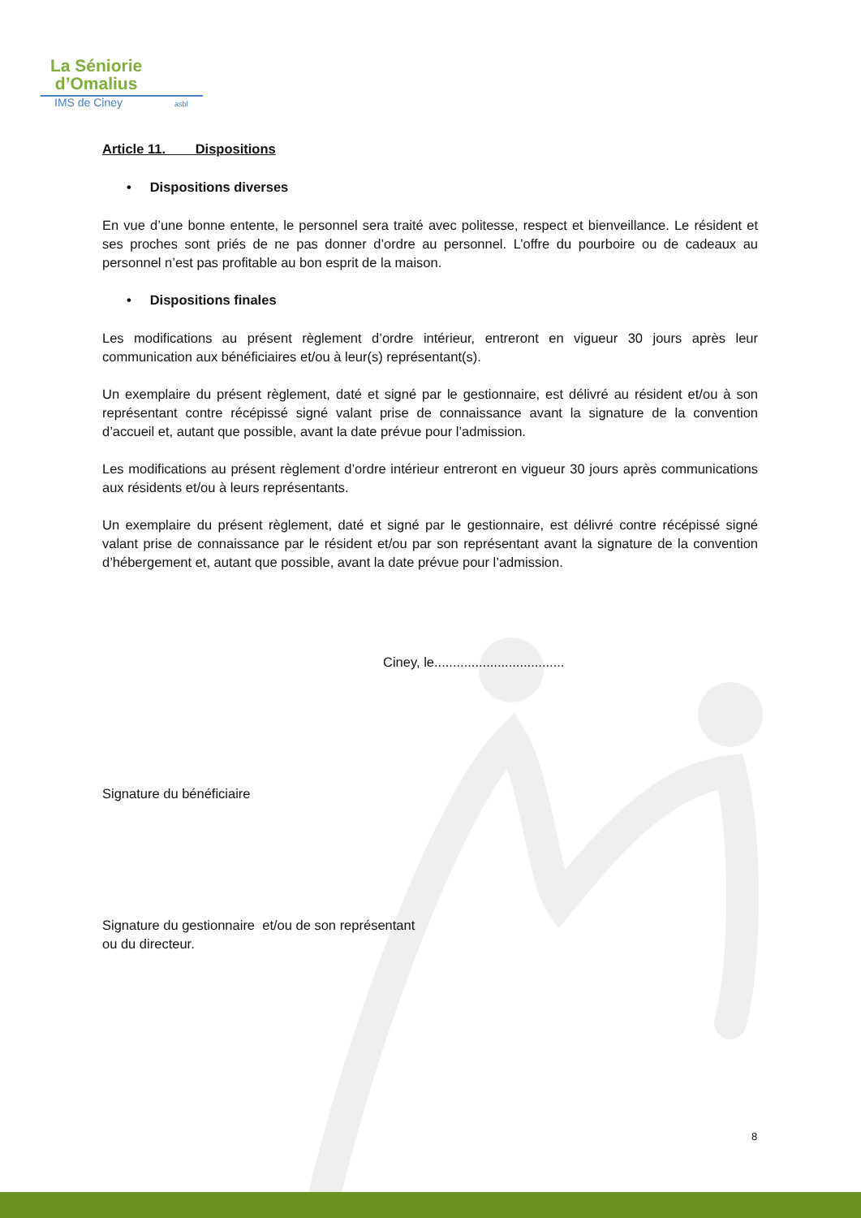La Séniorie
d’Omalius
IMS de Ciney asbl
Article 11. Dispositions
• Dispositions diverses
En vue d’une bonne entente, le personnel sera traité avec politesse, respect et bienveillance. Le résident et ses proches sont priés de ne pas donner d’ordre au personnel. L’offre du pourboire ou de cadeaux au personnel n’est pas profitable au bon esprit de la maison.
• Dispositions finales
Les modifications au présent règlement d’ordre intérieur, entreront en vigueur 30 jours après leur communication aux bénéficiaires et/ou à leur(s) représentant(s).
Un exemplaire du présent règlement, daté et signé par le gestionnaire, est délivré au résident et/ou à son représentant contre récépissé signé valant prise de connaissance avant la signature de la convention d’accueil et, autant que possible, avant la date prévue pour l’admission.
Les modifications au présent règlement d’ordre intérieur entreront en vigueur 30 jours après communications aux résidents et/ou à leurs représentants.
Un exemplaire du présent règlement, daté et signé par le gestionnaire, est délivré contre récépissé signé valant prise de connaissance par le résident et/ou par son représentant avant la signature de la convention d’hébergement et, autant que possible, avant la date prévue pour l’admission.
Ciney, le...................................
Signature du bénéficiaire
Signature du gestionnaire et/ou de son représentant
ou du directeur.
8